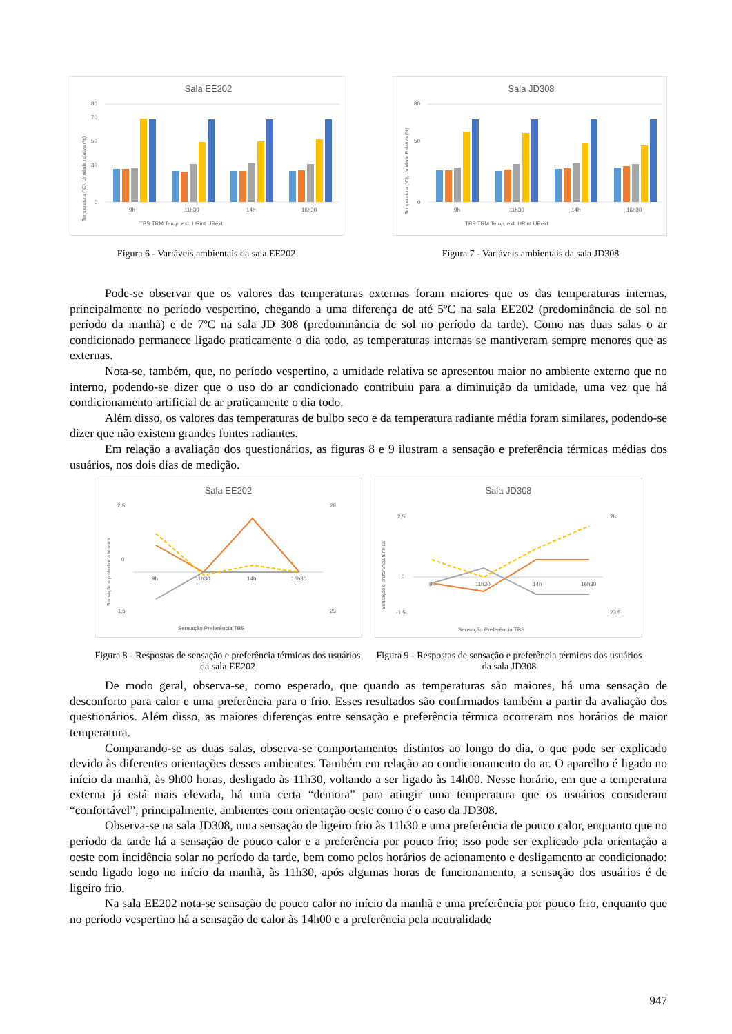Sala EE202
80
70
50
30
0
9h
11h30
14h
16h30
TBS TRM Temp. ext. URint URext
Temperatura (°C); Umidade relativa (%)
Sala JD308
80
50
0
9h
11h30
14h
16h30
TBS TRM Temp. ext. URint URext
Temperatura (°C); Umidade Relativa (%)
Figura 6 - Variáveis ambientais da sala EE202 Figura 7 - Variáveis ambientais da sala JD308
Pode-se observar que os valores das temperaturas externas foram maiores que os das temperaturas internas, principalmente no período vespertino, chegando a uma diferença de até 5ºC na sala EE202 (predominância de sol no período da manhã) e de 7ºC na sala JD 308 (predominância de sol no período da tarde). Como nas duas salas o ar condicionado permanece ligado praticamente o dia todo, as temperaturas internas se mantiveram sempre menores que as externas.
Nota-se, também, que, no período vespertino, a umidade relativa se apresentou maior no ambiente externo que no interno, podendo-se dizer que o uso do ar condicionado contribuiu para a diminuição da umidade, uma vez que há condicionamento artificial de ar praticamente o dia todo.
Além disso, os valores das temperaturas de bulbo seco e da temperatura radiante média foram similares, podendo-se dizer que não existem grandes fontes radiantes.
Em relação a avaliação dos questionários, as figuras 8 e 9 ilustram a sensação e preferência térmicas médias dos usuários, nos dois dias de medição.
Sala EE202
2,5
0
-1,5
28
23
9h
11h30
14h
16h30
Sensação Preferência TBS
Sensação e preferência térmica
Sala JD308
2,5
0
-1,5
28
23,5
9h
11h30
14h
16h30
Sensação Preferência TBS
Sensação e preferência térmica
Figura 8 - Respostas de sensação e preferência térmicas dos usuários da sala EE202
Figura 9 - Respostas de sensação e preferência térmicas dos usuários da sala JD308
De modo geral, observa-se, como esperado, que quando as temperaturas são maiores, há uma sensação de desconforto para calor e uma preferência para o frio. Esses resultados são confirmados também a partir da avaliação dos questionários. Além disso, as maiores diferenças entre sensação e preferência térmica ocorreram nos horários de maior temperatura.
Comparando-se as duas salas, observa-se comportamentos distintos ao longo do dia, o que pode ser explicado devido às diferentes orientações desses ambientes. Também em relação ao condicionamento do ar. O aparelho é ligado no início da manhã, às 9h00 horas, desligado às 11h30, voltando a ser ligado às 14h00. Nesse horário, em que a temperatura externa já está mais elevada, há uma certa “demora” para atingir uma temperatura que os usuários consideram “confortável”, principalmente, ambientes com orientação oeste como é o caso da JD308.
Observa-se na sala JD308, uma sensação de ligeiro frio às 11h30 e uma preferência de pouco calor, enquanto que no período da tarde há a sensação de pouco calor e a preferência por pouco frio; isso pode ser explicado pela orientação a oeste com incidência solar no período da tarde, bem como pelos horários de acionamento e desligamento ar condicionado: sendo ligado logo no início da manhã, às 11h30, após algumas horas de funcionamento, a sensação dos usuários é de ligeiro frio.
Na sala EE202 nota-se sensação de pouco calor no início da manhã e uma preferência por pouco frio, enquanto que no período vespertino há a sensação de calor às 14h00 e a preferência pela neutralidade
947